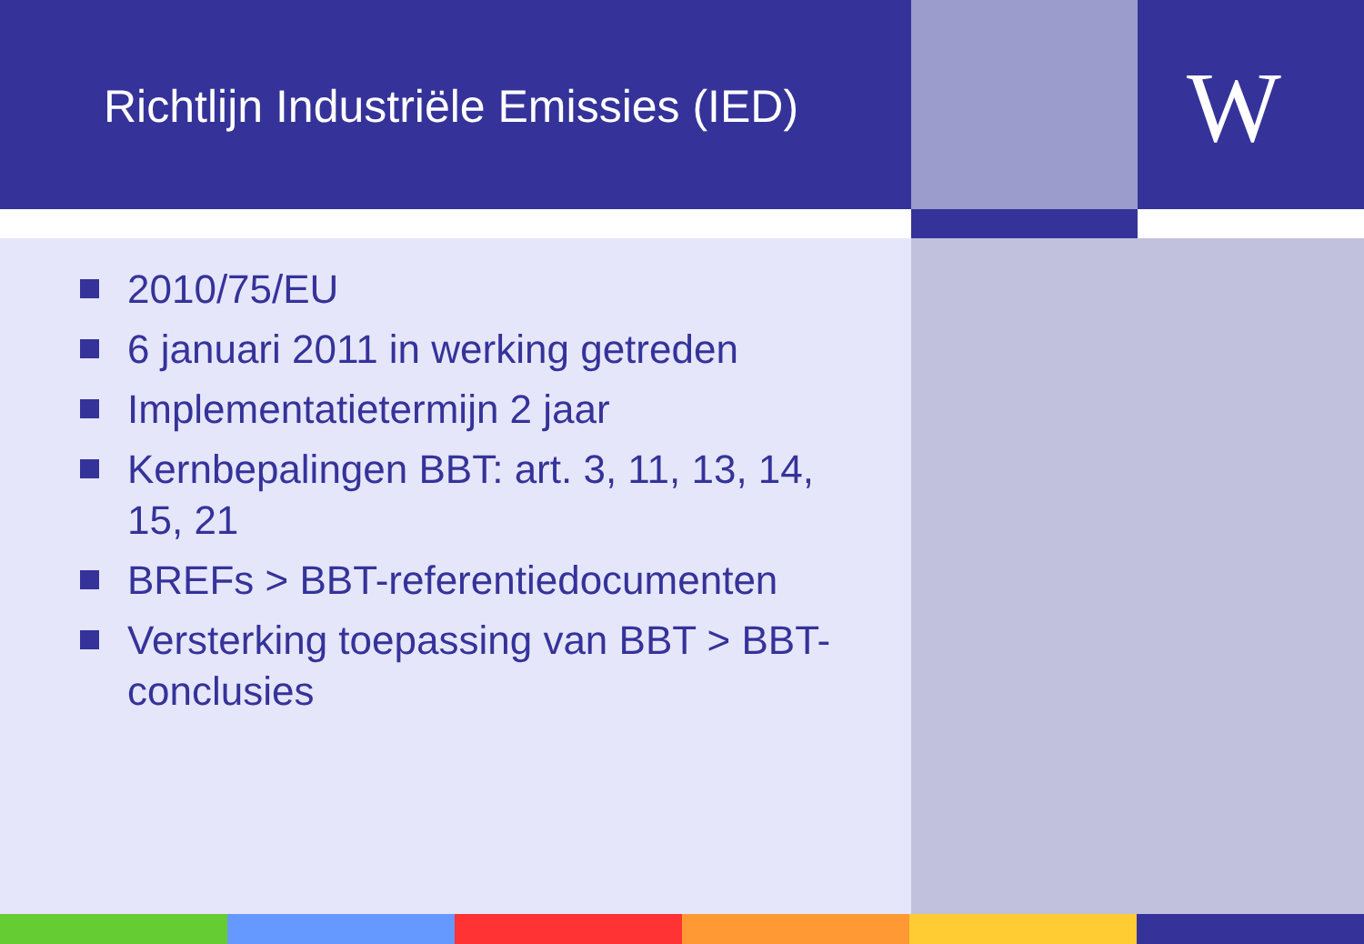Richtlijn Industriële Emissies (IED)
W
2010/75/EU
6 januari 2011 in werking getreden
Implementatietermijn 2 jaar
Kernbepalingen BBT: art. 3, 11, 13, 14, 15, 21
BREFs > BBT-referentiedocumenten
Versterking toepassing van BBT > BBT-conclusies